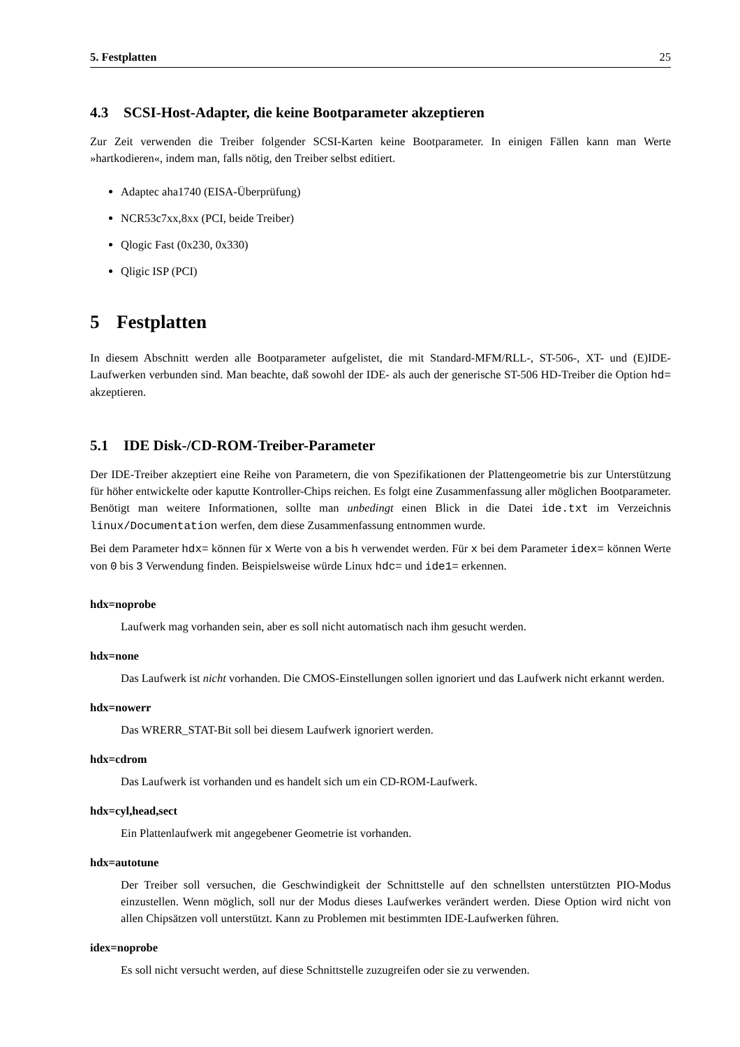5. Festplatten 25
4.3 SCSI-Host-Adapter, die keine Bootparameter akzeptieren
Zur Zeit verwenden die Treiber folgender SCSI-Karten keine Bootparameter. In einigen Fällen kann man Werte »hartkodieren«, indem man, falls nötig, den Treiber selbst editiert.
Adaptec aha1740 (EISA-Überprüfung)
NCR53c7xx,8xx (PCI, beide Treiber)
Qlogic Fast (0x230, 0x330)
Qligic ISP (PCI)
5 Festplatten
In diesem Abschnitt werden alle Bootparameter aufgelistet, die mit Standard-MFM/RLL-, ST-506-, XT- und (E)IDE-Laufwerken verbunden sind. Man beachte, daß sowohl der IDE- als auch der generische ST-506 HD-Treiber die Option hd= akzeptieren.
5.1 IDE Disk-/CD-ROM-Treiber-Parameter
Der IDE-Treiber akzeptiert eine Reihe von Parametern, die von Spezifikationen der Plattengeometrie bis zur Unterstützung für höher entwickelte oder kaputte Kontroller-Chips reichen. Es folgt eine Zusammenfassung aller möglichen Bootparameter. Benötigt man weitere Informationen, sollte man unbedingt einen Blick in die Datei ide.txt im Verzeichnis linux/Documentation werfen, dem diese Zusammenfassung entnommen wurde.
Bei dem Parameter hdx= können für x Werte von a bis h verwendet werden. Für x bei dem Parameter idex= können Werte von 0 bis 3 Verwendung finden. Beispielsweise würde Linux hdc= und ide1= erkennen.
hdx=noprobe
Laufwerk mag vorhanden sein, aber es soll nicht automatisch nach ihm gesucht werden.
hdx=none
Das Laufwerk ist nicht vorhanden. Die CMOS-Einstellungen sollen ignoriert und das Laufwerk nicht erkannt werden.
hdx=nowerr
Das WRERR_STAT-Bit soll bei diesem Laufwerk ignoriert werden.
hdx=cdrom
Das Laufwerk ist vorhanden und es handelt sich um ein CD-ROM-Laufwerk.
hdx=cyl,head,sect
Ein Plattenlaufwerk mit angegebener Geometrie ist vorhanden.
hdx=autotune
Der Treiber soll versuchen, die Geschwindigkeit der Schnittstelle auf den schnellsten unterstützten PIO-Modus einzustellen. Wenn möglich, soll nur der Modus dieses Laufwerkes verändert werden. Diese Option wird nicht von allen Chipsätzen voll unterstützt. Kann zu Problemen mit bestimmten IDE-Laufwerken führen.
idex=noprobe
Es soll nicht versucht werden, auf diese Schnittstelle zuzugreifen oder sie zu verwenden.